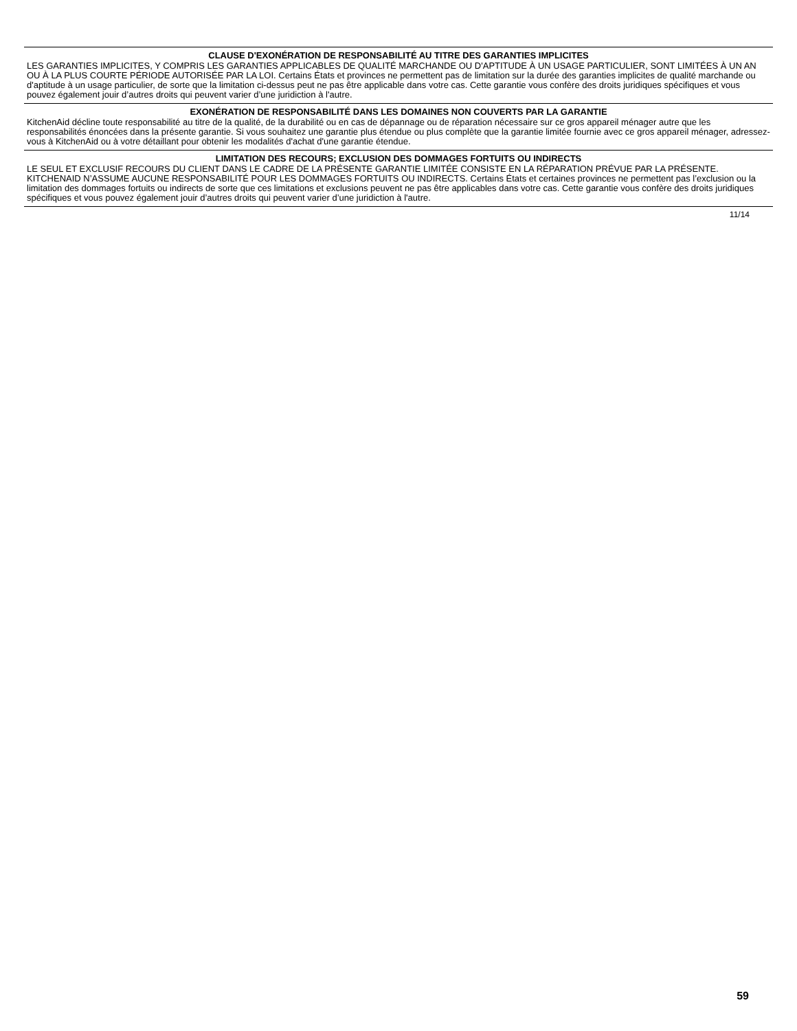CLAUSE D'EXONÉRATION DE RESPONSABILITÉ AU TITRE DES GARANTIES IMPLICITES
LES GARANTIES IMPLICITES, Y COMPRIS LES GARANTIES APPLICABLES DE QUALITÉ MARCHANDE OU D'APTITUDE À UN USAGE PARTICULIER, SONT LIMITÉES À UN AN OU À LA PLUS COURTE PÉRIODE AUTORISÉE PAR LA LOI. Certains États et provinces ne permettent pas de limitation sur la durée des garanties implicites de qualité marchande ou d'aptitude à un usage particulier, de sorte que la limitation ci-dessus peut ne pas être applicable dans votre cas. Cette garantie vous confère des droits juridiques spécifiques et vous pouvez également jouir d’autres droits qui peuvent varier d’une juridiction à l'autre.
EXONÉRATION DE RESPONSABILITÉ DANS LES DOMAINES NON COUVERTS PAR LA GARANTIE
KitchenAid décline toute responsabilité au titre de la qualité, de la durabilité ou en cas de dépannage ou de réparation nécessaire sur ce gros appareil ménager autre que les responsabilités énoncées dans la présente garantie. Si vous souhaitez une garantie plus étendue ou plus complète que la garantie limitée fournie avec ce gros appareil ménager, adressez-vous à KitchenAid ou à votre détaillant pour obtenir les modalités d'achat d'une garantie étendue.
LIMITATION DES RECOURS; EXCLUSION DES DOMMAGES FORTUITS OU INDIRECTS
LE SEUL ET EXCLUSIF RECOURS DU CLIENT DANS LE CADRE DE LA PRÉSENTE GARANTIE LIMITÉE CONSISTE EN LA RÉPARATION PRÉVUE PAR LA PRÉSENTE. KITCHENAID N’ASSUME AUCUNE RESPONSABILITÉ POUR LES DOMMAGES FORTUITS OU INDIRECTS. Certains États et certaines provinces ne permettent pas l’exclusion ou la limitation des dommages fortuits ou indirects de sorte que ces limitations et exclusions peuvent ne pas être applicables dans votre cas. Cette garantie vous confère des droits juridiques spécifiques et vous pouvez également jouir d’autres droits qui peuvent varier d’une juridiction à l'autre.
11/14
59